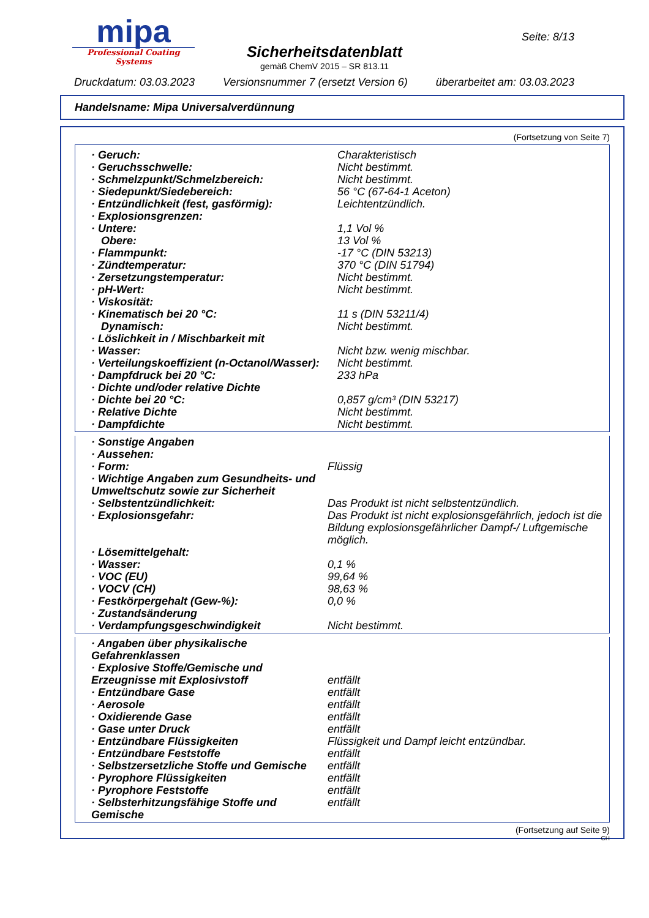mipa
Professional Coating Systems
Sicherheitsdatenblatt
gemäß ChemV 2015 – SR 813.11
Seite: 8/13
Druckdatum: 03.03.2023 Versionsnummer 7 (ersetzt Version 6) überarbeitet am: 03.03.2023
Handelsname: Mipa Universalverdünnung
(Fortsetzung von Seite 7)
| · Geruch: | Charakteristisch |
| · Geruchsschwelle: | Nicht bestimmt. |
| · Schmelzpunkt/Schmelzbereich: | Nicht bestimmt. |
| · Siedepunkt/Siedebereich: | 56 °C (67-64-1 Aceton) |
| · Entzündlichkeit (fest, gasförmig): | Leichtentzündlich. |
| · Explosionsgrenzen: | |
| · Untere: | 1,1 Vol % |
| Obere: | 13 Vol % |
| · Flammpunkt: | -17 °C (DIN 53213) |
| · Zündtemperatur: | 370 °C (DIN 51794) |
| · Zersetzungstemperatur: | Nicht bestimmt. |
| · pH-Wert: | Nicht bestimmt. |
| · Viskosität: | |
| · Kinematisch bei 20 °C: | 11 s (DIN 53211/4) |
| Dynamisch: | Nicht bestimmt. |
| · Löslichkeit in / Mischbarkeit mit | |
| · Wasser: | Nicht bzw. wenig mischbar. |
| · Verteilungskoeffizient (n-Octanol/Wasser): | Nicht bestimmt. |
| · Dampfdruck bei 20 °C: | 233 hPa |
| · Dichte und/oder relative Dichte | |
| · Dichte bei 20 °C: | 0,857 g/cm³ (DIN 53217) |
| · Relative Dichte | Nicht bestimmt. |
| · Dampfdichte | Nicht bestimmt. |
| · Sonstige Angaben | |
| · Aussehen: | |
| · Form: | Flüssig |
| · Wichtige Angaben zum Gesundheits- und Umweltschutz sowie zur Sicherheit | |
| · Selbstentzündlichkeit: | Das Produkt ist nicht selbstentzündlich. |
| · Explosionsgefahr: | Das Produkt ist nicht explosionsgefährlich, jedoch ist die Bildung explosionsgefährlicher Dampf-/ Luftgemische möglich. |
| · Lösemittelgehalt: | |
| · Wasser: | 0,1 % |
| · VOC (EU) | 99,64 % |
| · VOCV (CH) | 98,63 % |
| · Festkörpergehalt (Gew-%): | 0,0 % |
| · Zustandsänderung | |
| · Verdampfungsgeschwindigkeit | Nicht bestimmt. |
| · Angaben über physikalische Gefahrenklassen | |
| · Explosive Stoffe/Gemische und Erzeugnisse mit Explosivstoff | entfällt |
| · Entzündbare Gase | entfällt |
| · Aerosole | entfällt |
| · Oxidierende Gase | entfällt |
| · Gase unter Druck | entfällt |
| · Entzündbare Flüssigkeiten | Flüssigkeit und Dampf leicht entzündbar. |
| · Entzündbare Feststoffe | entfällt |
| · Selbstzersetzliche Stoffe und Gemische | entfällt |
| · Pyrophore Flüssigkeiten | entfällt |
| · Pyrophore Feststoffe | entfällt |
| · Selbsterhitzungsfähige Stoffe und Gemische | entfällt |
(Fortsetzung auf Seite 9)
CH